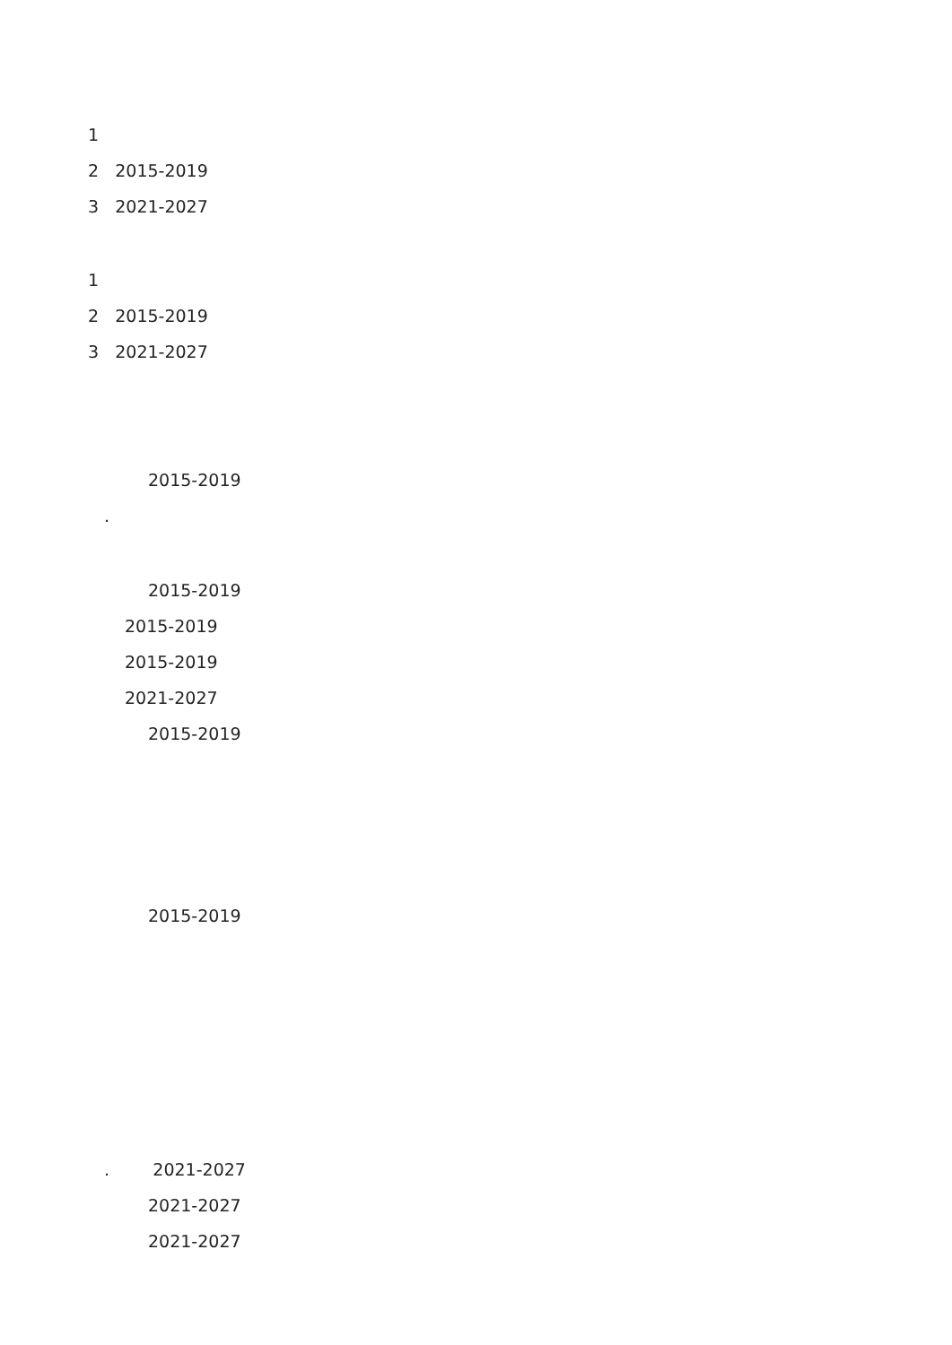1
2 2015-2019
3 2021-2027
1
2 2015-2019
3 2021-2027
2015-2019
.
2015-2019
2015-2019
2015-2019
2021-2027
2015-2019
2015-2019
. 2021-2027
2021-2027
2021-2027